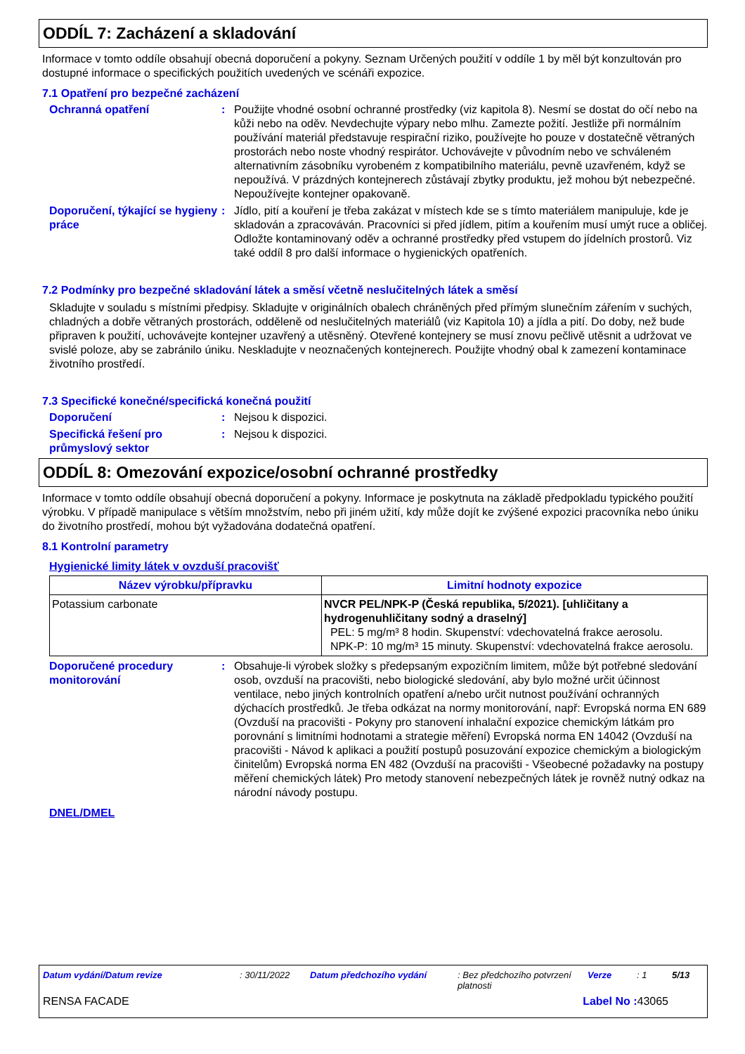ODDÍL 7: Zacházení a skladování
Informace v tomto oddíle obsahují obecná doporučení a pokyny. Seznam Určených použití v oddíle 1 by měl být konzultován pro dostupné informace o specifických použitích uvedených ve scénáři expozice.
7.1 Opatření pro bezpečné zacházení
Ochranná opatření : Použijte vhodné osobní ochranné prostředky (viz kapitola 8). Nesmí se dostat do očí nebo na kůži nebo na oděv. Nevdechujte výpary nebo mlhu. Zamezte požití. Jestliže při normálním používání materiál představuje respirační riziko, používejte ho pouze v dostatečně větraných prostorách nebo noste vhodný respirátor. Uchovávejte v původním nebo ve schváleném alternativním zásobníku vyrobeném z kompatibilního materiálu, pevně uzavřeném, když se nepoužívá. V prázdných kontejnerech zůstávají zbytky produktu, jež mohou být nebezpečné. Nepoužívejte kontejner opakovaně.
Doporučení, týkající se hygieny práce
: Jídlo, pití a kouření je třeba zakázat v místech kde se s tímto materiálem manipuluje, kde je skladován a zpracováván. Pracovníci si před jídlem, pitím a kouřením musí umýt ruce a obličej. Odložte kontaminovaný oděv a ochranné prostředky před vstupem do jídelních prostorů. Viz také oddíl 8 pro další informace o hygienických opatřeních.
7.2 Podmínky pro bezpečné skladování látek a směsí včetně neslučitelných látek a směsí
Skladujte v souladu s místními předpisy. Skladujte v originálních obalech chráněných před přímým slunečním zářením v suchých, chladných a dobře větraných prostorách, odděleně od neslučitelných materiálů (viz Kapitola 10) a jídla a pití. Do doby, než bude připraven k použití, uchovávejte kontejner uzavřený a utěsněný. Otevřené kontejnery se musí znovu pečlivě utěsnit a udržovat ve svislé poloze, aby se zabránilo úniku. Neskladujte v neoznačených kontejnerech. Použijte vhodný obal k zamezení kontaminace životního prostředí.
7.3 Specifické konečné/specifická konečná použití
Doporučení : Nejsou k dispozici.
Specifická řešení pro průmyslový sektor
: Nejsou k dispozici.
ODDÍL 8: Omezování expozice/osobní ochranné prostředky
Informace v tomto oddíle obsahují obecná doporučení a pokyny. Informace je poskytnuta na základě předpokladu typického použití výrobku. V případě manipulace s větším množstvím, nebo při jiném užití, kdy může dojít ke zvýšené expozici pracovníka nebo úniku do životního prostředí, mohou být vyžadována dodatečná opatření.
8.1 Kontrolní parametry
Hygienické limity látek v ovzduší pracovišť
| Název výrobku/přípravku | Limitní hodnoty expozice |
| --- | --- |
| Potassium carbonate | NVCR PEL/NPK-P (Česká republika, 5/2021). [uhličitany a hydrogenuhličitany sodný a draselný] PEL: 5 mg/m³ 8 hodin. Skupenství: vdechovatelná frakce aerosolu. NPK-P: 10 mg/m³ 15 minuty. Skupenství: vdechovatelná frakce aerosolu. |
Doporučené procedury monitorování
: Obsahuje-li výrobek složky s předepsaným expozičním limitem, může být potřebné sledování osob, ovzduší na pracovišti, nebo biologické sledování, aby bylo možné určit účinnost ventilace, nebo jiných kontrolních opatření a/nebo určit nutnost používání ochranných dýchacích prostředků. Je třeba odkázat na normy monitorování, např: Evropská norma EN 689 (Ovzduší na pracovišti - Pokyny pro stanovení inhalační expozice chemickým látkám pro porovnání s limitními hodnotami a strategie měření) Evropská norma EN 14042 (Ovzduší na pracovišti - Návod k aplikaci a použití postupů posuzování expozice chemickým a biologickým činitelům) Evropská norma EN 482 (Ovzduší na pracovišti - Všeobecné požadavky na postupy měření chemických látek) Pro metody stanovení nebezpečných látek je rovněž nutný odkaz na národní návody postupu.
DNEL/DMEL
Datum vydání/Datum revize: 30/11/2022 Datum předchozího vydání: Bez předchozího potvrzení platnosti Verze: 1 5/13
RENSA FACADE Label No : 43065